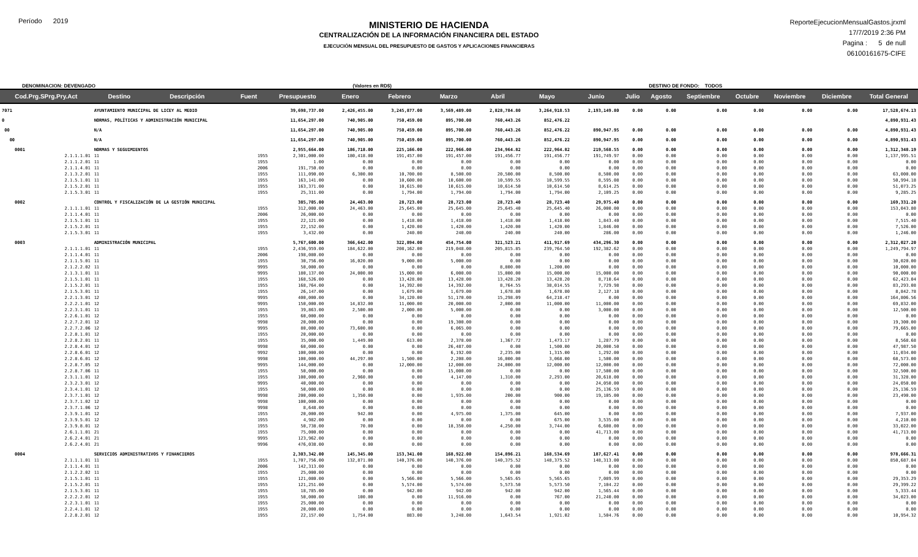Período 2019
MINISTERIO DE HACIENDA
CENTRALIZACIÓN DE LA INFORMACIÓN FINANCIERA DEL ESTADO
EJECUCIÓN MENSUAL DEL PRESUPUESTO DE GASTOS Y APLICACIONES FINANCIERAS
ReporteEjecucionMensualGastos.jrxml
17/7/2019 2:36 PM
Pagina : 5 de null
06100161675-CIFE
DENOMINACION: DEVENGADO (Valores en RD$) DESTINO DE FONDO: TODOS
| Cod.Prg.SPrg.Pry.Act | Destino | Descripción | Fuent | Presupuesto | Enero | Febrero | Marzo | Abril | Mayo | Junio | Julio | Agosto | Septiembre | Octubre | Noviembre | Diciembre | Total General |
| --- | --- | --- | --- | --- | --- | --- | --- | --- | --- | --- | --- | --- | --- | --- | --- | --- | --- |
| 7071 | AYUNTAMIENTO MUNICIPAL DE LICEY AL MEDIO | | | 39,698,737.00 | 2,426,455.00 | 3,245,877.00 | 3,569,489.00 | 2,828,784.80 | 3,264,918.53 | 2,193,149.80 | 0.00 | 0.00 | 0.00 | 0.00 | 0.00 | 0.00 | 17,528,674.13 |
| 0 | NORMAS, POLÍTICAS Y ADMINISTRACIÓN MUNICIPAL | | | 11,654,297.00 | 740,905.00 | 750,459.00 | 895,700.00 | 760,443.26 | 852,476.22 | | | | | | | | 4,890,931.43 |
| 00 | N/A | | | 11,654,297.00 | 740,905.00 | 750,459.00 | 895,700.00 | 760,443.26 | 852,476.22 | 890,947.95 | 0.00 | 0.00 | 0.00 | 0.00 | 0.00 | 0.00 | 4,890,931.43 |
| 00 | N/A | | | 11,654,297.00 | 740,905.00 | 750,459.00 | 895,700.00 | 760,443.26 | 852,476.22 | 890,947.95 | 0.00 | 0.00 | 0.00 | 0.00 | 0.00 | 0.00 | 4,890,931.43 |
| 0001 | NORMAS Y SEGUIMIENTOS | | | 2,955,664.00 | 186,718.00 | 225,166.00 | 222,966.00 | 234,964.82 | 222,964.82 | 219,568.55 | 0.00 | 0.00 | 0.00 | 0.00 | 0.00 | 0.00 | 1,312,348.19 |
| 2.1.1.1.01 | 11 | | 1955 | 2,301,000.00 | 180,418.00 | 191,457.00 | 191,457.00 | 191,456.77 | 191,456.77 | 191,749.97 | 0.00 | 0.00 | 0.00 | 0.00 | 0.00 | 0.00 | 1,137,995.51 |
| 2.1.1.2.01 | 11 | | 1955 | 1.00 | 0.00 | 0.00 | 0.00 | 0.00 | 0.00 | 0.00 | 0.00 | 0.00 | 0.00 | 0.00 | 0.00 | 0.00 | 0.00 |
| 2.1.1.4.01 | 11 | | 2006 | 191,750.00 | 0.00 | 0.00 | 0.00 | 0.00 | 0.00 | 0.00 | 0.00 | 0.00 | 0.00 | 0.00 | 0.00 | 0.00 | 0.00 |
| 2.1.3.2.01 | 11 | | 1955 | 111,090.00 | 6,300.00 | 10,700.00 | 8,500.00 | 20,500.00 | 8,500.00 | 8,500.00 | 0.00 | 0.00 | 0.00 | 0.00 | 0.00 | 0.00 | 63,000.00 |
| 2.1.5.1.01 | 11 | | 1955 | 163,141.00 | 0.00 | 10,600.00 | 10,600.00 | 10,599.55 | 10,599.55 | 8,595.08 | 0.00 | 0.00 | 0.00 | 0.00 | 0.00 | 0.00 | 50,994.18 |
| 2.1.5.2.01 | 11 | | 1955 | 163,371.00 | 0.00 | 10,615.00 | 10,615.00 | 10,614.50 | 10,614.50 | 8,614.25 | 0.00 | 0.00 | 0.00 | 0.00 | 0.00 | 0.00 | 51,073.25 |
| 2.1.5.3.01 | 11 | | 1955 | 25,311.00 | 0.00 | 1,794.00 | 1,794.00 | 1,794.00 | 1,794.00 | 2,109.25 | 0.00 | 0.00 | 0.00 | 0.00 | 0.00 | 0.00 | 9,285.25 |
| 0002 | CONTROL Y FISCALIZACIÓN DE LA GESTIÓN MUNICIPAL | | | 385,705.00 | 24,463.00 | 28,723.00 | 28,723.00 | 28,723.40 | 28,723.40 | 29,975.40 | 0.00 | 0.00 | 0.00 | 0.00 | 0.00 | 0.00 | 169,331.20 |
| 2.1.1.1.01 | 11 | | 1955 | 312,000.00 | 24,463.00 | 25,645.00 | 25,645.00 | 25,645.40 | 25,645.40 | 26,000.00 | 0.00 | 0.00 | 0.00 | 0.00 | 0.00 | 0.00 | 153,043.80 |
| 2.1.1.4.01 | 11 | | 2006 | 26,000.00 | 0.00 | 0.00 | 0.00 | 0.00 | 0.00 | 0.00 | 0.00 | 0.00 | 0.00 | 0.00 | 0.00 | 0.00 | 0.00 |
| 2.1.5.1.01 | 11 | | 1955 | 22,121.00 | 0.00 | 1,418.00 | 1,418.00 | 1,418.00 | 1,418.00 | 1,843.40 | 0.00 | 0.00 | 0.00 | 0.00 | 0.00 | 0.00 | 7,515.40 |
| 2.1.5.2.01 | 11 | | 1955 | 22,152.00 | 0.00 | 1,420.00 | 1,420.00 | 1,420.00 | 1,420.00 | 1,846.00 | 0.00 | 0.00 | 0.00 | 0.00 | 0.00 | 0.00 | 7,526.00 |
| 2.1.5.3.01 | 11 | | 1955 | 3,432.00 | 0.00 | 240.00 | 240.00 | 240.00 | 240.00 | 286.00 | 0.00 | 0.00 | 0.00 | 0.00 | 0.00 | 0.00 | 1,246.00 |
| 0003 | ADMINISTRACIÓN MUNICIPAL | | | 5,767,600.00 | 366,642.00 | 322,894.00 | 454,754.00 | 321,523.21 | 411,917.69 | 434,296.30 | 0.00 | 0.00 | 0.00 | 0.00 | 0.00 | 0.00 | 2,312,027.20 |
| 2.1.1.1.01 | 11 | | 1955 | 2,436,959.00 | 184,622.00 | 208,162.00 | 219,048.00 | 205,815.85 | 239,764.50 | 192,382.62 | 0.00 | 0.00 | 0.00 | 0.00 | 0.00 | 0.00 | 1,249,794.97 |
| 2.1.1.4.01 | 11 | | 2006 | 198,080.00 | 0.00 | 0.00 | 0.00 | 0.00 | 0.00 | 0.00 | 0.00 | 0.00 | 0.00 | 0.00 | 0.00 | 0.00 | 0.00 |
| 2.1.1.5.01 | 11 | | 1955 | 30,756.00 | 16,020.00 | 9,000.00 | 5,000.00 | 0.00 | 0.00 | 0.00 | 0.00 | 0.00 | 0.00 | 0.00 | 0.00 | 0.00 | 30,020.00 |
| 2.1.2.2.02 | 11 | | 9995 | 50,000.00 | 0.00 | 0.00 | 0.00 | 8,800.00 | 1,200.00 | 0.00 | 0.00 | 0.00 | 0.00 | 0.00 | 0.00 | 0.00 | 10,000.00 |
| 2.1.3.1.01 | 11 | | 9995 | 180,137.00 | 24,000.00 | 15,000.00 | 6,000.00 | 15,000.00 | 15,000.00 | 15,000.00 | 0.00 | 0.00 | 0.00 | 0.00 | 0.00 | 0.00 | 90,000.00 |
| 2.1.5.1.01 | 11 | | 1955 | 168,526.00 | 0.00 | 13,428.00 | 13,428.00 | 13,428.20 | 13,428.20 | 8,710.64 | 0.00 | 0.00 | 0.00 | 0.00 | 0.00 | 0.00 | 62,423.04 |
| 2.1.5.2.01 | 11 | | 1955 | 168,764.00 | 0.00 | 14,392.00 | 14,392.00 | 8,764.55 | 38,014.55 | 7,729.98 | 0.00 | 0.00 | 0.00 | 0.00 | 0.00 | 0.00 | 83,293.08 |
| 2.1.5.3.01 | 11 | | 1955 | 26,147.00 | 0.00 | 1,679.00 | 1,679.00 | 1,678.80 | 1,678.80 | 2,127.18 | 0.00 | 0.00 | 0.00 | 0.00 | 0.00 | 0.00 | 8,842.78 |
| 2.2.1.3.01 | 12 | | 9995 | 400,000.00 | 0.00 | 34,120.00 | 51,170.00 | 15,298.09 | 64,218.47 | 0.00 | 0.00 | 0.00 | 0.00 | 0.00 | 0.00 | 0.00 | 164,806.56 |
| 2.2.2.1.01 | 12 | | 9995 | 150,000.00 | 14,832.00 | 11,000.00 | 20,000.00 | 2,000.00 | 11,000.00 | 11,000.00 | 0.00 | 0.00 | 0.00 | 0.00 | 0.00 | 0.00 | 69,832.00 |
| 2.2.3.1.01 | 11 | | 1955 | 39,863.00 | 2,500.00 | 2,000.00 | 5,000.00 | 0.00 | 0.00 | 3,000.00 | 0.00 | 0.00 | 0.00 | 0.00 | 0.00 | 0.00 | 12,500.00 |
| 2.2.6.1.01 | 12 | | 1955 | 60,000.00 | 0.00 | 0.00 | 0.00 | 0.00 | 0.00 | 0.00 | 0.00 | 0.00 | 0.00 | 0.00 | 0.00 | 0.00 | 0.00 |
| 2.2.7.2.01 | 12 | | 9998 | 20,000.00 | 0.00 | 0.00 | 19,300.00 | 0.00 | 0.00 | 0.00 | 0.00 | 0.00 | 0.00 | 0.00 | 0.00 | 0.00 | 19,300.00 |
| 2.2.7.2.06 | 12 | | 9995 | 80,000.00 | 73,600.00 | 0.00 | 6,065.00 | 0.00 | 0.00 | 0.00 | 0.00 | 0.00 | 0.00 | 0.00 | 0.00 | 0.00 | 79,665.00 |
| 2.2.8.1.01 | 12 | | 1955 | 20,000.00 | 0.00 | 0.00 | 0.00 | 0.00 | 0.00 | 0.00 | 0.00 | 0.00 | 0.00 | 0.00 | 0.00 | 0.00 | 0.00 |
| 2.2.8.2.01 | 11 | | 1955 | 35,000.00 | 1,449.00 | 613.00 | 2,378.00 | 1,367.72 | 1,473.17 | 1,287.79 | 0.00 | 0.00 | 0.00 | 0.00 | 0.00 | 0.00 | 8,568.68 |
| 2.2.8.4.01 | 12 | | 9998 | 60,000.00 | 0.00 | 0.00 | 26,487.00 | 0.00 | 1,500.00 | 20,000.50 | 0.00 | 0.00 | 0.00 | 0.00 | 0.00 | 0.00 | 47,987.50 |
| 2.2.8.6.01 | 12 | | 9992 | 100,000.00 | 0.00 | 0.00 | 6,192.00 | 2,235.00 | 1,315.00 | 1,292.00 | 0.00 | 0.00 | 0.00 | 0.00 | 0.00 | 0.00 | 11,034.00 |
| 2.2.8.6.01 | 12 | | 9998 | 100,000.00 | 44,297.00 | 1,500.00 | 2,208.00 | 16,000.00 | 3,068.00 | 1,500.00 | 0.00 | 0.00 | 0.00 | 0.00 | 0.00 | 0.00 | 68,573.00 |
| 2.2.8.7.05 | 12 | | 9995 | 144,000.00 | 0.00 | 12,000.00 | 12,000.00 | 24,000.00 | 12,000.00 | 12,000.00 | 0.00 | 0.00 | 0.00 | 0.00 | 0.00 | 0.00 | 72,000.00 |
| 2.2.8.7.06 | 11 | | 1955 | 50,000.00 | 0.00 | 0.00 | 15,000.00 | 0.00 | 0.00 | 17,500.00 | 0.00 | 0.00 | 0.00 | 0.00 | 0.00 | 0.00 | 32,500.00 |
| 2.3.1.1.01 | 12 | | 1955 | 100,000.00 | 2,960.00 | 0.00 | 4,147.00 | 1,310.00 | 2,293.00 | 20,618.00 | 0.00 | 0.00 | 0.00 | 0.00 | 0.00 | 0.00 | 31,328.00 |
| 2.3.2.3.01 | 12 | | 9995 | 40,000.00 | 0.00 | 0.00 | 0.00 | 0.00 | 0.00 | 24,050.00 | 0.00 | 0.00 | 0.00 | 0.00 | 0.00 | 0.00 | 24,050.00 |
| 2.3.4.1.01 | 12 | | 1955 | 50,000.00 | 0.00 | 0.00 | 0.00 | 0.00 | 0.00 | 25,136.59 | 0.00 | 0.00 | 0.00 | 0.00 | 0.00 | 0.00 | 25,136.59 |
| 2.3.7.1.01 | 12 | | 9998 | 200,000.00 | 1,350.00 | 0.00 | 1,935.00 | 200.00 | 900.00 | 19,105.00 | 0.00 | 0.00 | 0.00 | 0.00 | 0.00 | 0.00 | 23,490.00 |
| 2.3.7.1.02 | 12 | | 9998 | 100,000.00 | 0.00 | 0.00 | 0.00 | 0.00 | 0.00 | 0.00 | 0.00 | 0.00 | 0.00 | 0.00 | 0.00 | 0.00 | 0.00 |
| 2.3.7.1.06 | 12 | | 9998 | 8,648.00 | 0.00 | 0.00 | 0.00 | 0.00 | 0.00 | 0.00 | 0.00 | 0.00 | 0.00 | 0.00 | 0.00 | 0.00 | 0.00 |
| 2.3.9.1.01 | 12 | | 1955 | 20,000.00 | 942.00 | 0.00 | 4,975.00 | 1,375.00 | 645.00 | 0.00 | 0.00 | 0.00 | 0.00 | 0.00 | 0.00 | 0.00 | 7,937.00 |
| 2.3.9.5.01 | 12 | | 1955 | 4,982.00 | 0.00 | 0.00 | 0.00 | 0.00 | 675.00 | 3,535.00 | 0.00 | 0.00 | 0.00 | 0.00 | 0.00 | 0.00 | 4,210.00 |
| 2.3.9.8.01 | 12 | | 1955 | 50,738.00 | 70.00 | 0.00 | 18,350.00 | 4,250.00 | 3,744.00 | 6,608.00 | 0.00 | 0.00 | 0.00 | 0.00 | 0.00 | 0.00 | 33,022.00 |
| 2.6.1.1.01 | 21 | | 1955 | 75,000.00 | 0.00 | 0.00 | 0.00 | 0.00 | 0.00 | 41,713.00 | 0.00 | 0.00 | 0.00 | 0.00 | 0.00 | 0.00 | 41,713.00 |
| 2.6.2.4.01 | 21 | | 9995 | 123,962.00 | 0.00 | 0.00 | 0.00 | 0.00 | 0.00 | 0.00 | 0.00 | 0.00 | 0.00 | 0.00 | 0.00 | 0.00 | 0.00 |
| 2.6.2.4.01 | 21 | | 9996 | 476,038.00 | 0.00 | 0.00 | 0.00 | 0.00 | 0.00 | 0.00 | 0.00 | 0.00 | 0.00 | 0.00 | 0.00 | 0.00 | 0.00 |
| 0004 | SERVICIOS ADMINISTRATIVOS Y FINANCIEROS | | | 2,303,342.00 | 145,345.00 | 153,341.00 | 168,922.00 | 154,896.21 | 168,534.69 | 187,627.41 | 0.00 | 0.00 | 0.00 | 0.00 | 0.00 | 0.00 | 978,666.31 |
| 2.1.1.1.01 | 11 | | 1955 | 1,707,756.00 | 132,871.00 | 140,376.00 | 140,376.00 | 140,375.52 | 148,375.52 | 148,313.00 | 0.00 | 0.00 | 0.00 | 0.00 | 0.00 | 0.00 | 850,687.04 |
| 2.1.1.4.01 | 11 | | 2006 | 142,313.00 | 0.00 | 0.00 | 0.00 | 0.00 | 0.00 | 0.00 | 0.00 | 0.00 | 0.00 | 0.00 | 0.00 | 0.00 | 0.00 |
| 2.1.2.2.02 | 11 | | 1955 | 25,000.00 | 0.00 | 0.00 | 0.00 | 0.00 | 0.00 | 0.00 | 0.00 | 0.00 | 0.00 | 0.00 | 0.00 | 0.00 | 0.00 |
| 2.1.5.1.01 | 11 | | 1955 | 121,080.00 | 0.00 | 5,566.00 | 5,566.00 | 5,565.65 | 5,565.65 | 7,089.99 | 0.00 | 0.00 | 0.00 | 0.00 | 0.00 | 0.00 | 29,353.29 |
| 2.1.5.2.01 | 11 | | 1955 | 121,251.00 | 0.00 | 5,574.00 | 5,574.00 | 5,573.50 | 5,573.50 | 7,104.22 | 0.00 | 0.00 | 0.00 | 0.00 | 0.00 | 0.00 | 29,399.22 |
| 2.1.5.3.01 | 11 | | 1955 | 18,785.00 | 0.00 | 942.00 | 942.00 | 942.00 | 942.00 | 1,565.44 | 0.00 | 0.00 | 0.00 | 0.00 | 0.00 | 0.00 | 5,333.44 |
| 2.2.2.2.01 | 12 | | 1955 | 50,000.00 | 100.00 | 0.00 | 11,916.00 | 0.00 | 767.00 | 21,240.00 | 0.00 | 0.00 | 0.00 | 0.00 | 0.00 | 0.00 | 34,023.00 |
| 2.2.3.1.01 | 11 | | 1955 | 25,000.00 | 0.00 | 0.00 | 0.00 | 0.00 | 0.00 | 0.00 | 0.00 | 0.00 | 0.00 | 0.00 | 0.00 | 0.00 | 0.00 |
| 2.2.4.1.01 | 12 | | 1955 | 20,000.00 | 0.00 | 0.00 | 0.00 | 0.00 | 0.00 | 0.00 | 0.00 | 0.00 | 0.00 | 0.00 | 0.00 | 0.00 | 0.00 |
| 2.2.8.2.01 | 12 | | 1955 | 22,157.00 | 1,754.00 | 883.00 | 3,248.00 | 1,643.54 | 1,921.02 | 1,504.76 | 0.00 | 0.00 | 0.00 | 0.00 | 0.00 | 0.00 | 10,954.32 |